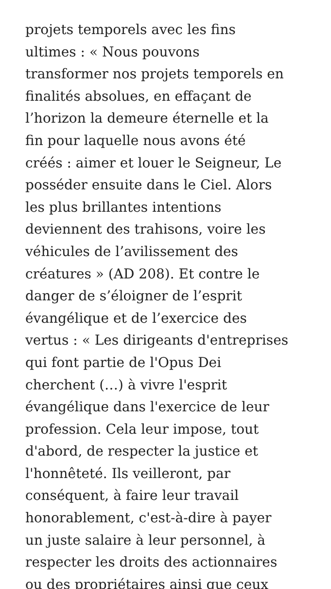projets temporels avec les fins
ultimes : « Nous pouvons
transformer nos projets temporels en
finalités absolues, en effaçant de
l’horizon la demeure éternelle et la
fin pour laquelle nous avons été
créés : aimer et louer le Seigneur, Le
posséder ensuite dans le Ciel. Alors
les plus brillantes intentions
deviennent des trahisons, voire les
véhicules de l’avilissement des
créatures » (AD 208). Et contre le
danger de s’éloigner de l’esprit
évangélique et de l’exercice des
vertus : « Les dirigeants d'entreprises
qui font partie de l'Opus Dei
cherchent (…) à vivre l'esprit
évangélique dans l'exercice de leur
profession. Cela leur impose, tout
d'abord, de respecter la justice et
l'honnêteté. Ils veilleront, par
conséquent, à faire leur travail
honorablement, c'est-à-dire à payer
un juste salaire à leur personnel, à
respecter les droits des actionnaires
ou des propriétaires ainsi que ceux